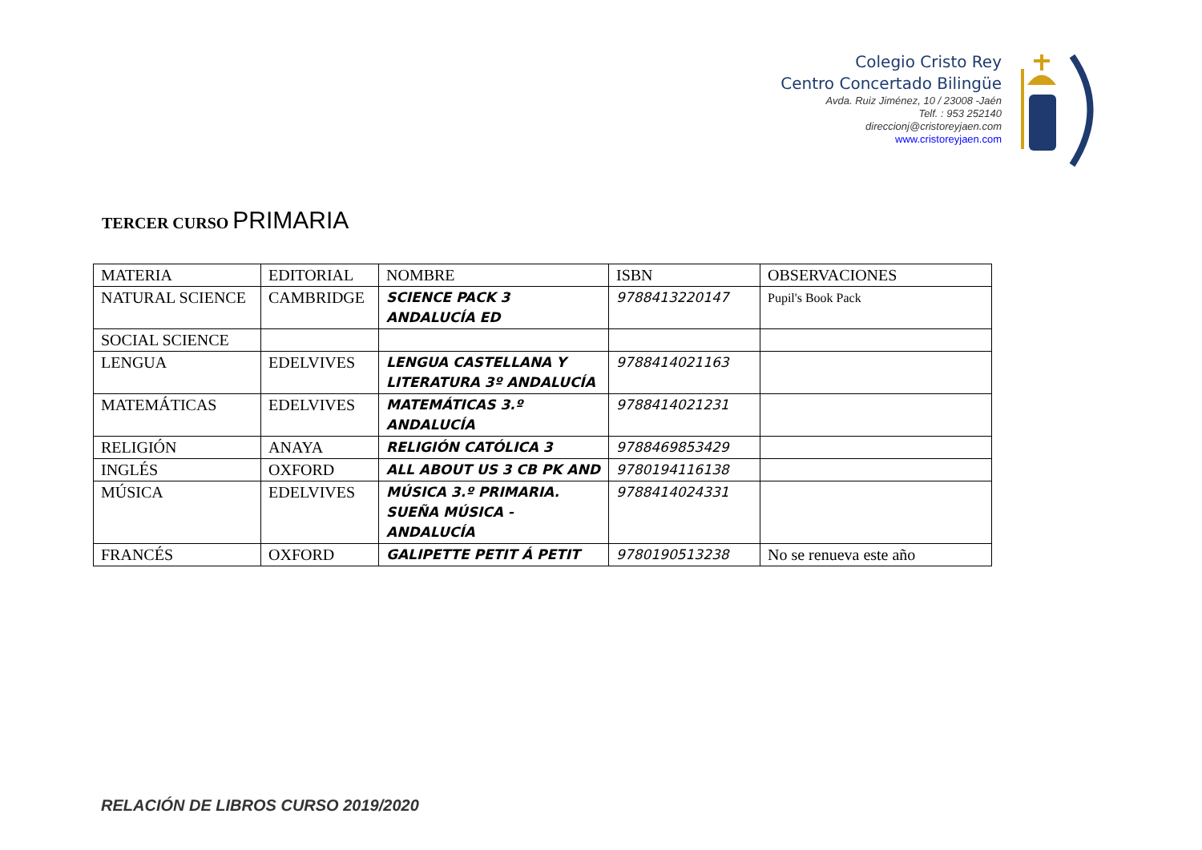Colegio Cristo Rey
Centro Concertado Bilingüe
Avda. Ruiz Jiménez, 10 / 23008 -Jaén
Telf. : 953 252140
direccionj@cristoreyjaen.com
www.cristoreyjaen.com
TERCER CURSO PRIMARIA
| MATERIA | EDITORIAL | NOMBRE | ISBN | OBSERVACIONES |
| NATURAL SCIENCE | CAMBRIDGE | SCIENCE PACK 3 ANDALUCÍA ED | 9788413220147 | Pupil's Book Pack |
| SOCIAL SCIENCE | | | | |
| LENGUA | EDELVIVES | LENGUA CASTELLANA Y LITERATURA 3º ANDALUCÍA | 9788414021163 | |
| MATEMÁTICAS | EDELVIVES | MATEMÁTICAS 3.º ANDALUCÍA | 9788414021231 | |
| RELIGIÓN | ANAYA | RELIGIÓN CATÓLICA 3 | 9788469853429 | |
| INGLÉS | OXFORD | ALL ABOUT US 3 CB PK AND | 9780194116138 | |
| MÚSICA | EDELVIVES | MÚSICA 3.º PRIMARIA. SUEÑA MÚSICA - ANDALUCÍA | 9788414024331 | |
| FRANCÉS | OXFORD | GALIPETTE PETIT Á PETIT | 9780190513238 | No se renueva este año |
RELACIÓN DE LIBROS CURSO 2019/2020